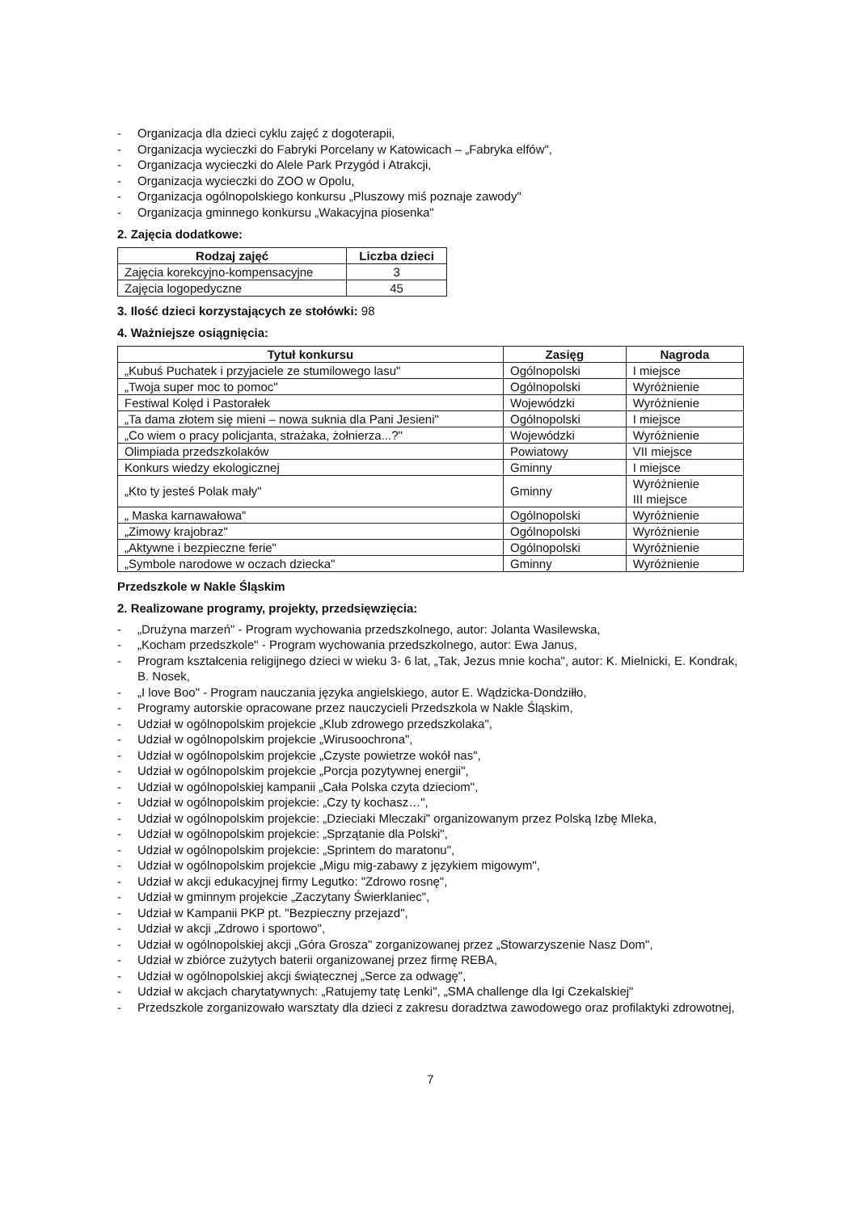- Organizacja dla dzieci cyklu zajęć z dogoterapii,
- Organizacja wycieczki do Fabryki Porcelany w Katowicach – „Fabryka elfów",
- Organizacja wycieczki do Alele Park Przygód i Atrakcji,
- Organizacja wycieczki do ZOO w Opolu,
- Organizacja ogólnopolskiego konkursu „Pluszowy miś poznaje zawody"
- Organizacja gminnego konkursu „Wakacyjna piosenka"
2. Zajęcia dodatkowe:
| Rodzaj zajęć | Liczba dzieci |
| --- | --- |
| Zajęcia korekcyjno-kompensacyjne | 3 |
| Zajęcia logopedyczne | 45 |
3. Ilość dzieci korzystających ze stołówki: 98
4. Ważniejsze osiągnięcia:
| Tytuł konkursu | Zasięg | Nagroda |
| --- | --- | --- |
| „Kubuś Puchatek i przyjaciele ze stumilowego lasu" | Ogólnopolski | I miejsce |
| „Twoja super moc to pomoc" | Ogólnopolski | Wyróżnienie |
| Festiwal Kolęd i Pastorałek | Wojewódzki | Wyróżnienie |
| „Ta dama złotem się mieni – nowa suknia dla Pani Jesieni" | Ogólnopolski | I miejsce |
| „Co wiem o pracy policjanta, strażaka, żołnierza...?" | Wojewódzki | Wyróżnienie |
| Olimpiada przedszkolaków | Powiatowy | VII miejsce |
| Konkurs wiedzy ekologicznej | Gminny | I miejsce |
| „Kto ty jesteś Polak mały" | Gminny | Wyróżnienie III miejsce |
| „ Maska karnawałowa" | Ogólnopolski | Wyróżnienie |
| „Zimowy krajobraz" | Ogólnopolski | Wyróżnienie |
| „Aktywne i bezpieczne ferie" | Ogólnopolski | Wyróżnienie |
| „Symbole narodowe w oczach dziecka" | Gminny | Wyróżnienie |
Przedszkole w Nakle Śląskim
2. Realizowane programy, projekty, przedsięwzięcia:
- „Drużyna marzeń" - Program wychowania przedszkolnego, autor: Jolanta Wasilewska,
- „Kocham przedszkole" - Program wychowania przedszkolnego, autor: Ewa Janus,
- Program kształcenia religijnego dzieci w wieku 3- 6 lat, „Tak, Jezus mnie kocha", autor: K. Mielnicki, E. Kondrak, B. Nosek,
- „I love Boo" - Program nauczania języka angielskiego, autor E. Wądzicka-Dondziłło,
- Programy autorskie opracowane przez nauczycieli Przedszkola w Nakle Śląskim,
- Udział w ogólnopolskim projekcie „Klub zdrowego przedszkolaka",
- Udział w ogólnopolskim projekcie „Wirusoochrona",
- Udział w ogólnopolskim projekcie „Czyste powietrze wokół nas",
- Udział w ogólnopolskim projekcie „Porcja pozytywnej energii",
- Udział w ogólnopolskiej kampanii „Cała Polska czyta dzieciom",
- Udział w ogólnopolskim projekcie: „Czy ty kochasz…",
- Udział w ogólnopolskim projekcie: „Dzieciaki Mleczaki" organizowanym przez Polską Izbę Mleka,
- Udział w ogólnopolskim projekcie: „Sprzątanie dla Polski",
- Udział w ogólnopolskim projekcie: „Sprintem do maratonu",
- Udział w ogólnopolskim projekcie „Migu mig-zabawy z językiem migowym",
- Udział w akcji edukacyjnej firmy Legutko: "Zdrowo rosnę",
- Udział w gminnym projekcie „Zaczytany Świerklaniec",
- Udział w Kampanii PKP pt. "Bezpieczny przejazd",
- Udział w akcji „Zdrowo i sportowo",
- Udział w ogólnopolskiej akcji „Góra Grosza" zorganizowanej przez „Stowarzyszenie Nasz Dom",
- Udział w zbiórce zużytych baterii organizowanej przez firmę REBA,
- Udział w ogólnopolskiej akcji świątecznej „Serce za odwagę",
- Udział w akcjach charytatywnych: „Ratujemy tatę Lenki", „SMA challenge dla Igi Czekalskiej"
- Przedszkole zorganizowało warsztaty dla dzieci z zakresu doradztwa zawodowego oraz profilaktyki zdrowotnej,
7